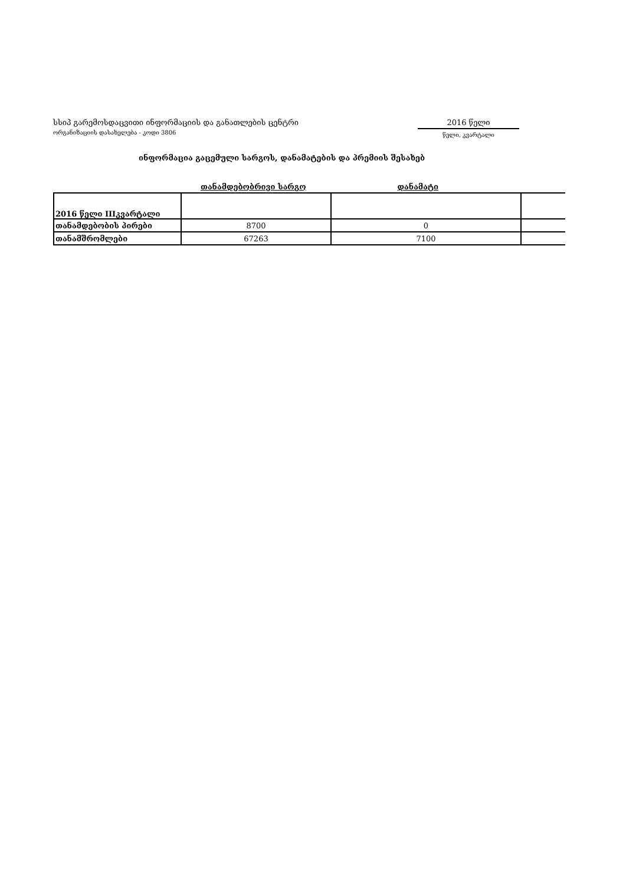სსიპ გარემოსდაცვითი ინფორმაციის და განათლების ცენტრი
ორგანიზაციის დასახელება - კოდი 3806
2016 წელი
წელი, კვარტალი
ინფორმაცია გაცემული სარგოს, დანამატების და პრემიის შესახებ
თანამდებობრივი სარგო დანამატი
| 2016 წელი IIIკვარტალი | | | |
| თანამდებობის პირები | 8700 | 0 | |
| თანამშრომლები | 67263 | 7100 | |